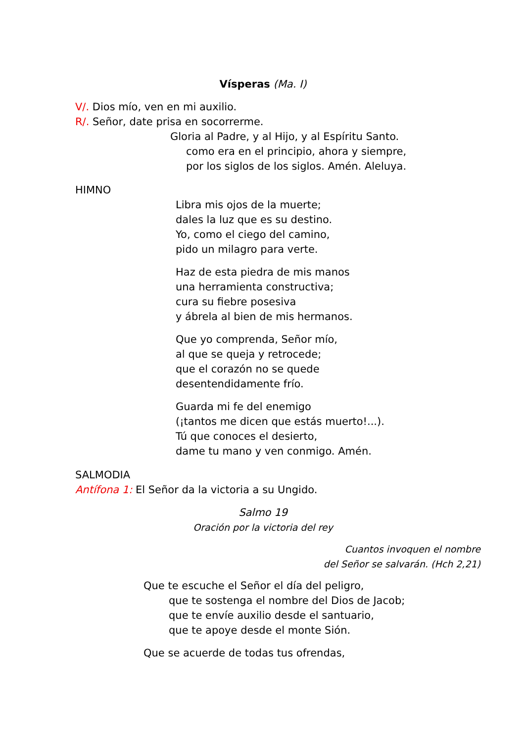Vísperas (Ma. I)
V/. Dios mío, ven en mi auxilio.
R/. Señor, date prisa en socorrerme.
Gloria al Padre, y al Hijo, y al Espíritu Santo.
como era en el principio, ahora y siempre,
por los siglos de los siglos. Amén. Aleluya.
HIMNO
Libra mis ojos de la muerte;
dales la luz que es su destino.
Yo, como el ciego del camino,
pido un milagro para verte.
Haz de esta piedra de mis manos
una herramienta constructiva;
cura su fiebre posesiva
y ábrela al bien de mis hermanos.
Que yo comprenda, Señor mío,
al que se queja y retrocede;
que el corazón no se quede
desentendidamente frío.
Guarda mi fe del enemigo
(¡tantos me dicen que estás muerto!...).
Tú que conoces el desierto,
dame tu mano y ven conmigo. Amén.
SALMODIA
Antífona 1: El Señor da la victoria a su Ungido.
Salmo 19
Oración por la victoria del rey
Cuantos invoquen el nombre
del Señor se salvarán. (Hch 2,21)
Que te escuche el Señor el día del peligro,
que te sostenga el nombre del Dios de Jacob;
que te envíe auxilio desde el santuario,
que te apoye desde el monte Sión.
Que se acuerde de todas tus ofrendas,